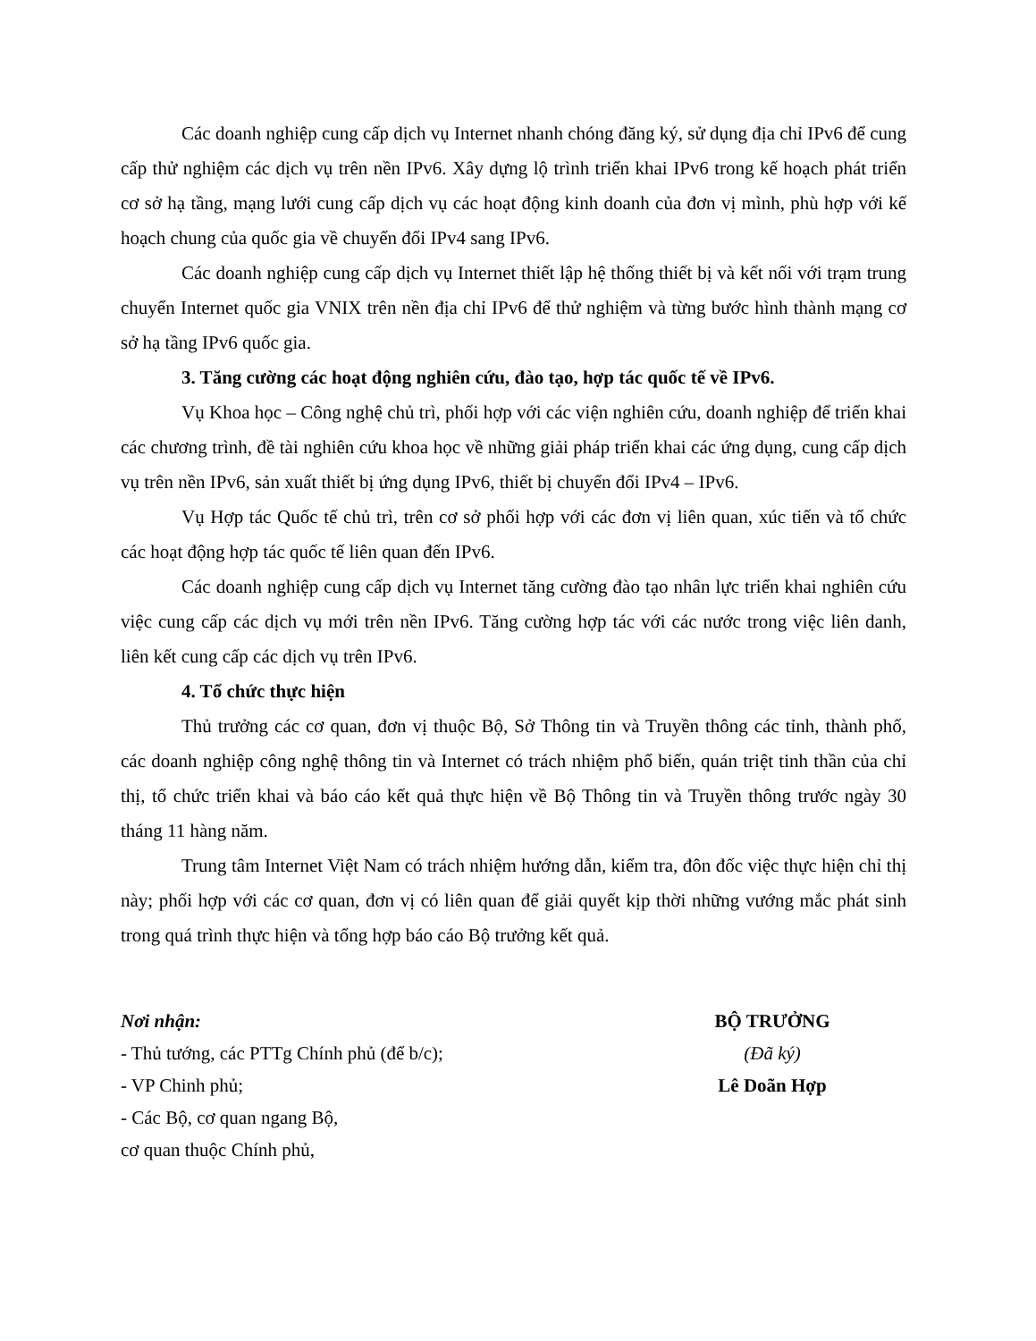Các doanh nghiệp cung cấp dịch vụ Internet nhanh chóng đăng ký, sử dụng địa chỉ IPv6 để cung cấp thử nghiệm các dịch vụ trên nền IPv6. Xây dựng lộ trình triển khai IPv6 trong kế hoạch phát triển cơ sở hạ tầng, mạng lưới cung cấp dịch vụ các hoạt động kinh doanh của đơn vị mình, phù hợp với kế hoạch chung của quốc gia về chuyển đổi IPv4 sang IPv6.
Các doanh nghiệp cung cấp dịch vụ Internet thiết lập hệ thống thiết bị và kết nối với trạm trung chuyển Internet quốc gia VNIX trên nền địa chỉ IPv6 để thử nghiệm và từng bước hình thành mạng cơ sở hạ tầng IPv6 quốc gia.
3. Tăng cường các hoạt động nghiên cứu, đào tạo, hợp tác quốc tế về IPv6.
Vụ Khoa học – Công nghệ chủ trì, phối hợp với các viện nghiên cứu, doanh nghiệp để triển khai các chương trình, đề tài nghiên cứu khoa học về những giải pháp triển khai các ứng dụng, cung cấp dịch vụ trên nền IPv6, sản xuất thiết bị ứng dụng IPv6, thiết bị chuyển đổi IPv4 – IPv6.
Vụ Hợp tác Quốc tế chủ trì, trên cơ sở phối hợp với các đơn vị liên quan, xúc tiến và tổ chức các hoạt động hợp tác quốc tế liên quan đến IPv6.
Các doanh nghiệp cung cấp dịch vụ Internet tăng cường đào tạo nhân lực triển khai nghiên cứu việc cung cấp các dịch vụ mới trên nền IPv6. Tăng cường hợp tác với các nước trong việc liên danh, liên kết cung cấp các dịch vụ trên IPv6.
4. Tổ chức thực hiện
Thủ trưởng các cơ quan, đơn vị thuộc Bộ, Sở Thông tin và Truyền thông các tỉnh, thành phố, các doanh nghiệp công nghệ thông tin và Internet có trách nhiệm phổ biến, quán triệt tinh thần của chỉ thị, tổ chức triển khai và báo cáo kết quả thực hiện về Bộ Thông tin và Truyền thông trước ngày 30 tháng 11 hàng năm.
Trung tâm Internet Việt Nam có trách nhiệm hướng dẫn, kiểm tra, đôn đốc việc thực hiện chỉ thị này; phối hợp với các cơ quan, đơn vị có liên quan để giải quyết kịp thời những vướng mắc phát sinh trong quá trình thực hiện và tổng hợp báo cáo Bộ trưởng kết quả.
Nơi nhận:
- Thủ tướng, các PTTg Chính phủ (để b/c);
- VP Chinh phủ;
- Các Bộ, cơ quan ngang Bộ,
cơ quan thuộc Chính phủ,
BỘ TRƯỞNG
(Đã ký)
Lê Doãn Hợp